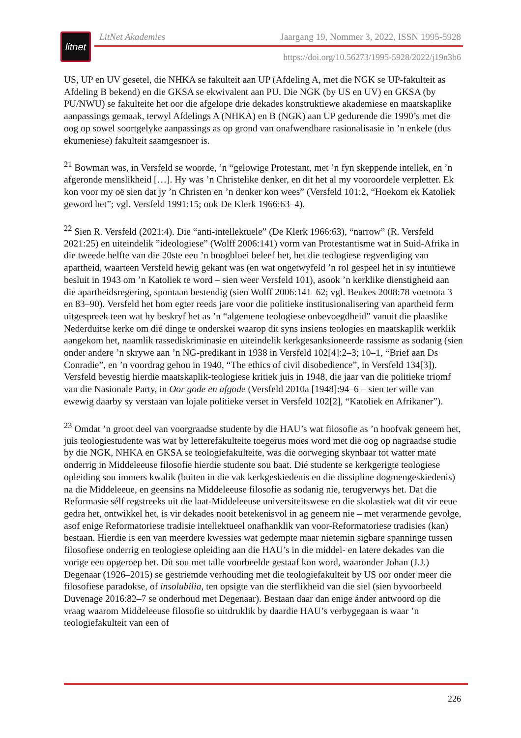litnet
LitNet Akademies Jaargang 19, Nommer 3, 2022, ISSN 1995-5928
https://doi.org/10.56273/1995-5928/2022/j19n3b6
US, UP en UV gesetel, die NHKA se fakulteit aan UP (Afdeling A, met die NGK se UP-fakulteit as Afdeling B bekend) en die GKSA se ekwivalent aan PU. Die NGK (by US en UV) en GKSA (by PU/NWU) se fakulteite het oor die afgelope drie dekades konstruktiewe akademiese en maatskaplike aanpassings gemaak, terwyl Afdelings A (NHKA) en B (NGK) aan UP gedurende die 1990’s met die oog op sowel soortgelyke aanpassings as op grond van onafwendbare rasionalisasie in ’n enkele (dus ekumeniese) fakulteit saamgesnoer is.
<sup>21</sup> Bowman was, in Versfeld se woorde, ’n “gelowige Protestant, met ’n fyn skeppende intellek, en ’n afgeronde menslikheid […]. Hy was ’n Christelike denker, en dit het al my vooroordele verpletter. Ek kon voor my oë sien dat jy ’n Christen en ’n denker kon wees” (Versfeld 101:2, “Hoekom ek Katoliek geword het”; vgl. Versfeld 1991:15; ook De Klerk 1966:63–4).
<sup>22</sup> Sien R. Versfeld (2021:4). Die “anti-intellektuele” (De Klerk 1966:63), “narrow” (R. Versfeld 2021:25) en uiteindelik ”ideologiese” (Wolff 2006:141) vorm van Protestantisme wat in Suid-Afrika in die tweede helfte van die 20ste eeu ’n hoogbloei beleef het, het die teologiese regverdiging van apartheid, waarteen Versfeld hewig gekant was (en wat ongetwyfeld ’n rol gespeel het in sy intuïtiewe besluit in 1943 om ’n Katoliek te word – sien weer Versfeld 101), asook ’n kerklike dienstigheid aan die apartheidsregering, spontaan bestendig (sien Wolff 2006:141–62; vgl. Beukes 2008:78 voetnota 3 en 83–90). Versfeld het hom egter reeds jare voor die politieke institusionalisering van apartheid ferm uitgespreek teen wat hy beskryf het as ’n “algemene teologiese onbevoegdheid” vanuit die plaaslike Nederduitse kerke om dié dinge te onderskei waarop dit syns insiens teologies en maatskaplik werklik aangekom het, naamlik rassediskriminasie en uiteindelik kerkgesanksioneerde rassisme as sodanig (sien onder andere ’n skrywe aan ’n NG-predikant in 1938 in Versfeld 102[4]:2–3; 10–1, “Brief aan Ds Conradie”, en ’n voordrag gehou in 1940, “The ethics of civil disobedience”, in Versfeld 134[3]). Versfeld bevestig hierdie maatskaplik-teologiese kritiek juis in 1948, die jaar van die politieke triomf van die Nasionale Party, in Oor gode en afgode (Versfeld 2010a [1948]:94–6 – sien ter wille van ewewig daarby sy verstaan van lojale politieke verset in Versfeld 102[2], “Katoliek en Afrikaner”).
<sup>23</sup> Omdat ’n groot deel van voorgraadse studente by die HAU’s wat filosofie as ’n hoofvak geneem het, juis teologiestudente was wat by letterefakulteite toegerus moes word met die oog op nagraadse studie by die NGK, NHKA en GKSA se teologiefakulteite, was die oorweging skynbaar tot watter mate onderrig in Middeleeuse filosofie hierdie studente sou baat. Dié studente se kerkgerigte teologiese opleiding sou immers kwalik (buiten in die vak kerkgeskiedenis en die dissipline dogmengeskiedenis) na die Middeleeue, en geensins na Middeleeuse filosofie as sodanig nie, terugverwys het. Dat die Reformasie sélf regstreeks uit die laat-Middeleeuse universiteitswese en die skolastiek wat dit vir eeue gedra het, ontwikkel het, is vir dekades nooit betekenisvol in ag geneem nie – met verarmende gevolge, asof enige Reformatoriese tradisie intellektueel onafhanklik van voor-Reformatoriese tradisies (kan) bestaan. Hierdie is een van meerdere kwessies wat gedempte maar nietemin sigbare spanninge tussen filosofiese onderrig en teologiese opleiding aan die HAU’s in die middel- en latere dekades van die vorige eeu opgeroep het. Dít sou met talle voorbeelde gestaaf kon word, waaronder Johan (J.J.) Degenaar (1926–2015) se gestriemde verhouding met die teologiefakulteit by US oor onder meer die filosofiese paradokse, of insolubilia, ten opsigte van die sterflikheid van die siel (sien byvoorbeeld Duvenage 2016:82–7 se onderhoud met Degenaar). Bestaan daar dan enige ánder antwoord op die vraag waarom Middeleeuse filosofie so uitdruklik by daardie HAU’s verbygegaan is waar ’n teologiefakulteit van een of
226